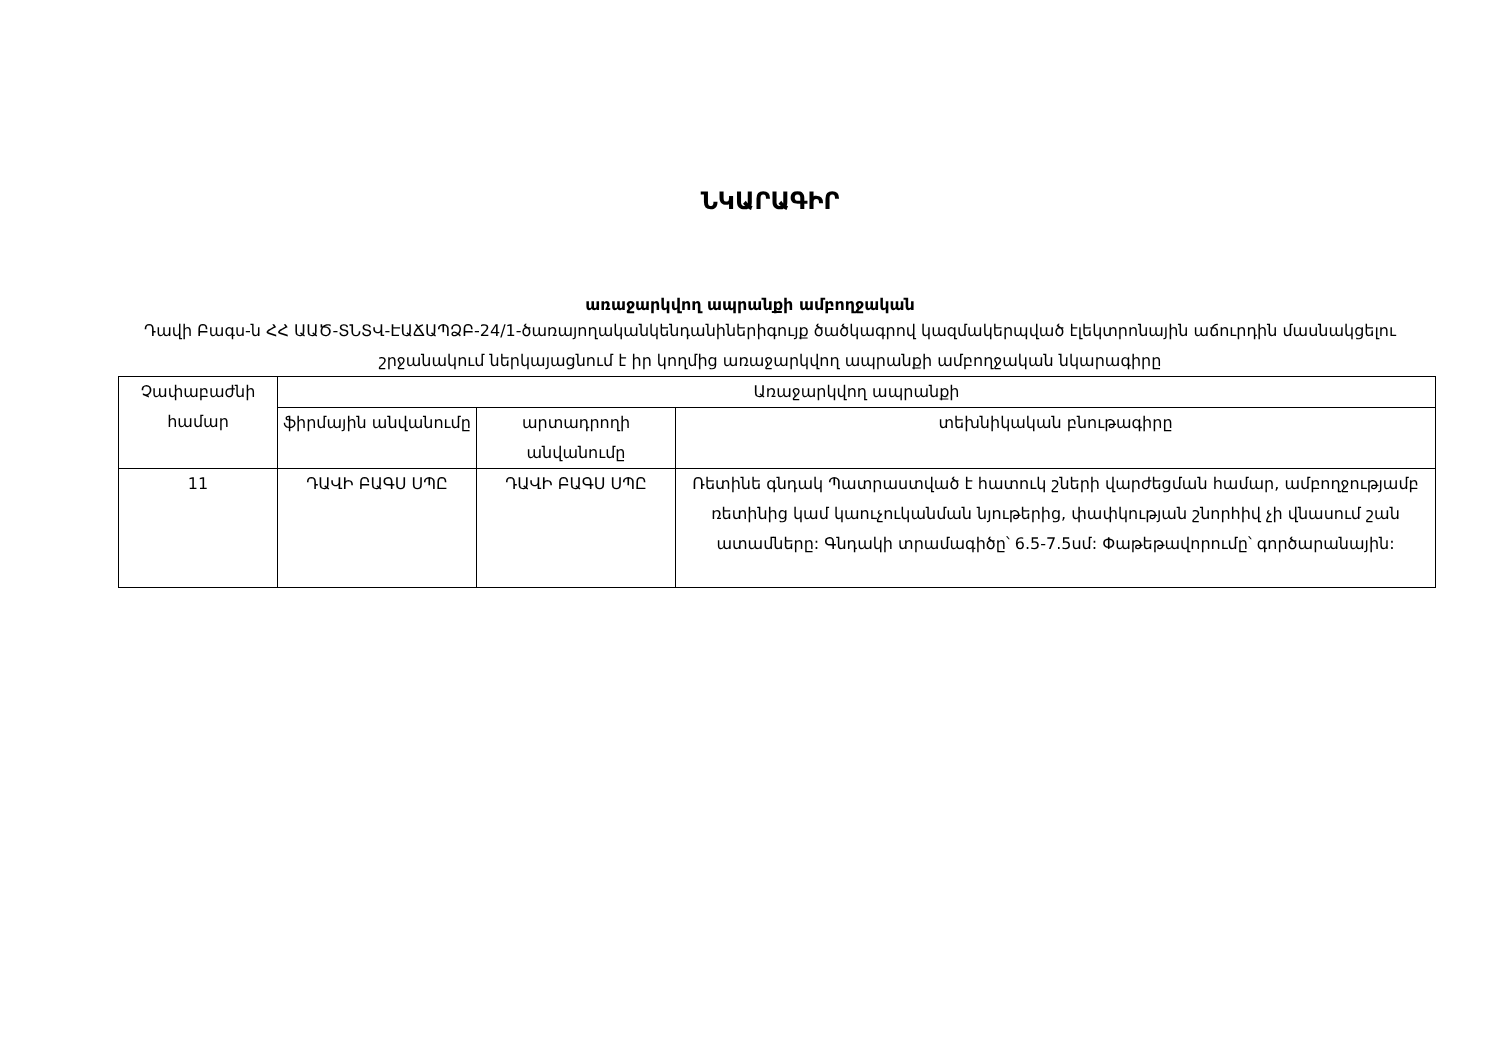ՆԿԱՐԱԳԻՐ
առաջարկվող ապրանքի ամբողջական
Դավի Բագս-ն ՀՀ ԱԱԾ-ՏՆՏՎ-ԷԱՃԱՊՁԲ-24/1-ծառայողականկենդանիներիգույք ծածկագրով կազմակերպված էլեկտրոնային աճուրդին մասնակցելու շրջանակում ներկայացնում է իր կողմից առաջարկվող ապրանքի ամբողջական նկարագիրը
| Չափաբաժնի համար | Առաջարկվող ապրանքի | | |
| --- | --- | --- | --- |
| | ֆիրմային անվանումը | արտադրողի անվանումը | տեխնիկական բնութագիրը |
| 11 | ԴԱՎԻ ԲԱԳՍ ՍՊԸ | ԴԱՎԻ ԲԱԳՍ ՍՊԸ | Ռետինե գնդակ Պատրաստված է հատուկ շների վարժեցման համար, ամբողջությամբ ռետինից կամ կաուչուկանման նյութերից, փափկության շնորհիվ չի վնասում շան ատամները: Գնդակի տրամագիծը՝ 6.5-7.5սմ: Փաթեթավորումը՝ գործարանային: |